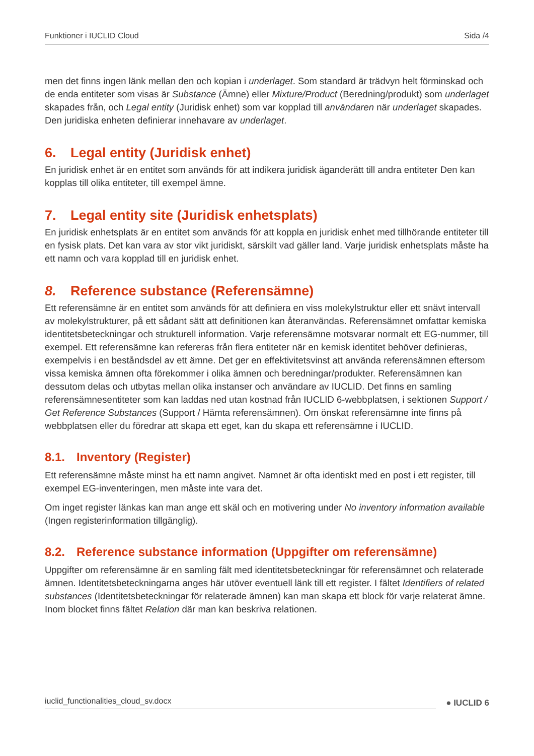Funktioner i IUCLID Cloud Sida /4
men det finns ingen länk mellan den och kopian i underlaget. Som standard är trädvyn helt förminskad och de enda entiteter som visas är Substance (Ämne) eller Mixture/Product (Beredning/produkt) som underlaget skapades från, och Legal entity (Juridisk enhet) som var kopplad till användaren när underlaget skapades. Den juridiska enheten definierar innehavare av underlaget.
6. Legal entity (Juridisk enhet)
En juridisk enhet är en entitet som används för att indikera juridisk äganderätt till andra entiteter Den kan kopplas till olika entiteter, till exempel ämne.
7. Legal entity site (Juridisk enhetsplats)
En juridisk enhetsplats är en entitet som används för att koppla en juridisk enhet med tillhörande entiteter till en fysisk plats. Det kan vara av stor vikt juridiskt, särskilt vad gäller land. Varje juridisk enhetsplats måste ha ett namn och vara kopplad till en juridisk enhet.
8. Reference substance (Referensämne)
Ett referensämne är en entitet som används för att definiera en viss molekylstruktur eller ett snävt intervall av molekylstrukturer, på ett sådant sätt att definitionen kan återanvändas. Referensämnet omfattar kemiska identitetsbeteckningar och strukturell information. Varje referensämne motsvarar normalt ett EG-nummer, till exempel. Ett referensämne kan refereras från flera entiteter när en kemisk identitet behöver definieras, exempelvis i en beståndsdel av ett ämne. Det ger en effektivitetsvinst att använda referensämnen eftersom vissa kemiska ämnen ofta förekommer i olika ämnen och beredningar/produkter. Referensämnen kan dessutom delas och utbytas mellan olika instanser och användare av IUCLID. Det finns en samling referensämnesentiteter som kan laddas ned utan kostnad från IUCLID 6-webbplatsen, i sektionen Support / Get Reference Substances (Support / Hämta referensämnen). Om önskat referensämne inte finns på webbplatsen eller du föredrar att skapa ett eget, kan du skapa ett referensämne i IUCLID.
8.1. Inventory (Register)
Ett referensämne måste minst ha ett namn angivet. Namnet är ofta identiskt med en post i ett register, till exempel EG-inventeringen, men måste inte vara det.
Om inget register länkas kan man ange ett skäl och en motivering under No inventory information available (Ingen registerinformation tillgänglig).
8.2. Reference substance information (Uppgifter om referensämne)
Uppgifter om referensämne är en samling fält med identitetsbeteckningar för referensämnet och relaterade ämnen. Identitetsbeteckningarna anges här utöver eventuell länk till ett register. I fältet Identifiers of related substances (Identitetsbeteckningar för relaterade ämnen) kan man skapa ett block för varje relaterat ämne. Inom blocket finns fältet Relation där man kan beskriva relationen.
iuclid_functionalities_cloud_sv.docx ● IUCLID 6